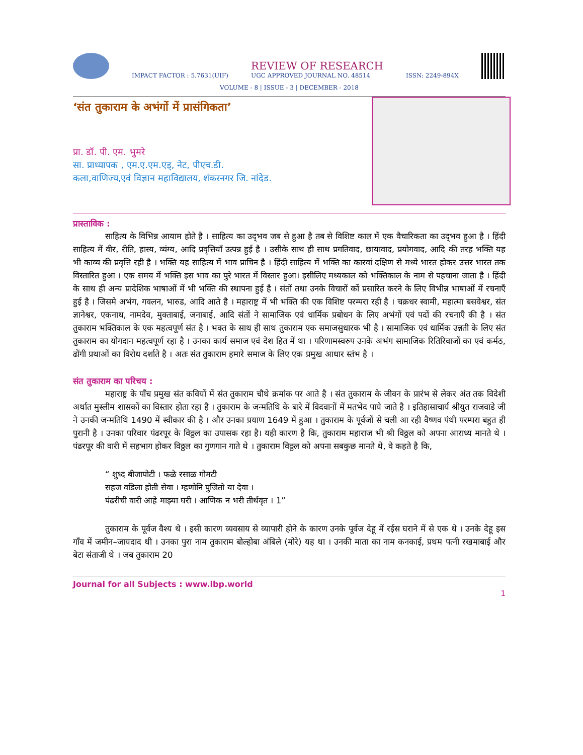IMPACT FACTOR : 5.7631(UIF)
REVIEW OF RESEARCH
UGC APPROVED JOURNAL NO. 48514
ISSN: 2249-894X
VOLUME - 8 | ISSUE - 3 | DECEMBER - 2018
‘संत तुकाराम के अभंगों में प्रासंगिकता’
प्रा. डॉ. पी. एम. भुमरे
सा. प्राध्यापक , एम.ए.एम.एड्, नेट, पीएच.डी.
कला,वाणिज्य,एवं विज्ञान महाविद्यालय, शंकरनगर जि. नांदेड.
प्रास्ताविक :
साहित्य के विभिन्न आयाम होते है । साहित्य का उद्‌भव जब से हुआ है तब से विशिष्ट काल में एक वैचारिकता का उद्‌भव हुआ है । हिंदी साहित्य में वीर, रीति, हास्य, व्यंग्य, आदि प्रवृत्तियाँ उत्पन्न हुई है । उसीके साथ ही साथ प्रगतिवाद, छायावाद, प्रयोगवाद, आदि की तरह भक्ति यह भी काव्य की प्रवृत्ति रही है । भक्ति यह साहित्य में भाव प्राचिन है । हिंदी साहित्य में भक्ति का कारवां दक्षिण से मध्ये भारत होकर उत्तर भारत तक विस्तारित हुआ । एक समय में भक्ति इस भाव का पुरे भारत में विस्तार हुआ। इसीलिए मध्यकाल को भक्तिकाल के नाम से पहचाना जाता है । हिंदी के साथ ही अन्य प्रादेशिक भाषाओं में भी भक्ति की स्थापना हुई है । संतों तथा उनके विचारों कों प्रसारित करने के लिए विभीन्न भाषाओं में रचनाएँ हुई है । जिसमे अभंग, गवलन, भारुड, आदि आते है । महाराष्ट्र में भी भक्ति की एक विशिष्ट परम्परा रही है । चक्रधर स्वामी, महात्मा बसवेश्वर, संत ज्ञानेश्वर, एकनाथ, नामदेव, मुक्ताबाई, जनाबाई, आदि संतों ने सामाजिक एवं धार्मिक प्रबोधन के लिए अभंगों एवं पदों की रचनाएँ की है । संत तुकाराम भक्तिकाल के एक महत्वपूर्ण संत है । भक्त के साथ ही साथ तुकाराम एक समाजसुधारक भी है । सामाजिक एवं धार्मिक उन्नती के लिए संत तुकाराम का योगदान महत्वपूर्ण रहा है । उनका कार्य समाज एवं देश हित में था । परिणामस्वरुप उनके अभंग सामाजिक रितिरिवाजों का एवं कर्मठ, ढोंगी प्रथाओं का विरोध दर्शाते है । अतः संत तुकाराम हमारे समाज के लिए एक प्रमुख आधार स्तंभ है ।
संत तुकाराम का परिचय :
महाराष्ट्र के पाँच प्रमुख संत कवियों में संत तुकाराम चौथे क्रमांक पर आते है । संत तुकाराम के जीवन के प्रारंभ से लेकर अंत तक विदेशी अर्थात मुस्लीम शासकों का विस्तार होता रहा है । तुकाराम के जन्मतिथि के बारे में विदवानों में मतभेद पाये जाते है । इतिहासाचार्य श्रीयुत राजवाडे जी ने उनकी जन्मतिथि 1490 में स्वीकार की है । और उनका प्रयाण 1649 में हुआ । तुकाराम के पूर्वजों से चली आ रही वैष्णव पंथी परम्परा बहुत ही पुरानी है । उनका परिवार पंढरपूर के विठ्ठल का उपासक रहा है। यही कारण है कि, तुकाराम महाराज भी श्री विठ्ठल को अपना आराध्य मानते थे । पंढरपूर की वारी में सहभाग होकर विठ्ठल का गुणगान गाते थे । तुकाराम विठ्ठल को अपना सबकुछ मानते थे, वे कहते है कि,
“ शुध्द बीजापोटी । फळे रसाळ गोमटी
सहज वडिला होती सेवा । म्हणोनि पुजितो या देवा ।
पंढरीची वारी आहे माझ्या घरी । आणिक न भरी तीर्थवृत । 1”
तुकाराम के पूर्वज वैश्य थे । इसी कारण व्यवसाय से व्यापारी होने के कारण उनके पूर्वज देहू में रईस घराने में से एक थे । उनके देहू इस गाँव में जमीन–जायदाद थी । उनका पुरा नाम तुकाराम बोल्होबा अंबिले (मोरे) यह था । उनकी माता का नाम कनकाई, प्रथम पत्नी रखमाबाई और बेटा संताजी थे । जब तुकाराम 20
Journal for all Subjects : www.lbp.world
1